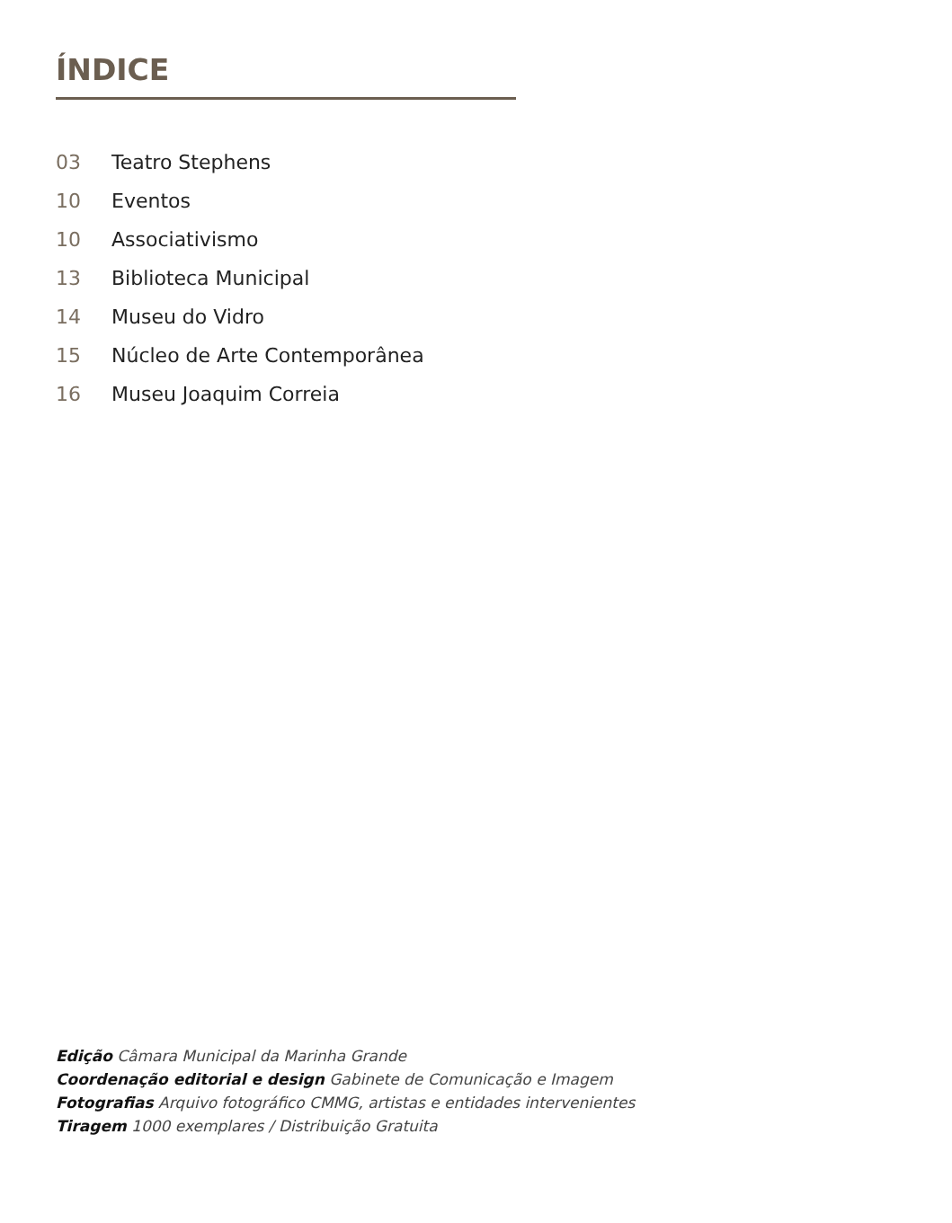ÍNDICE
03 Teatro Stephens
10 Eventos
10 Associativismo
13 Biblioteca Municipal
14 Museu do Vidro
15 Núcleo de Arte Contemporânea
16 Museu Joaquim Correia
Edição Câmara Municipal da Marinha Grande
Coordenação editorial e design Gabinete de Comunicação e Imagem
Fotografias Arquivo fotográfico CMMG, artistas e entidades intervenientes
Tiragem 1000 exemplares / Distribuição Gratuita